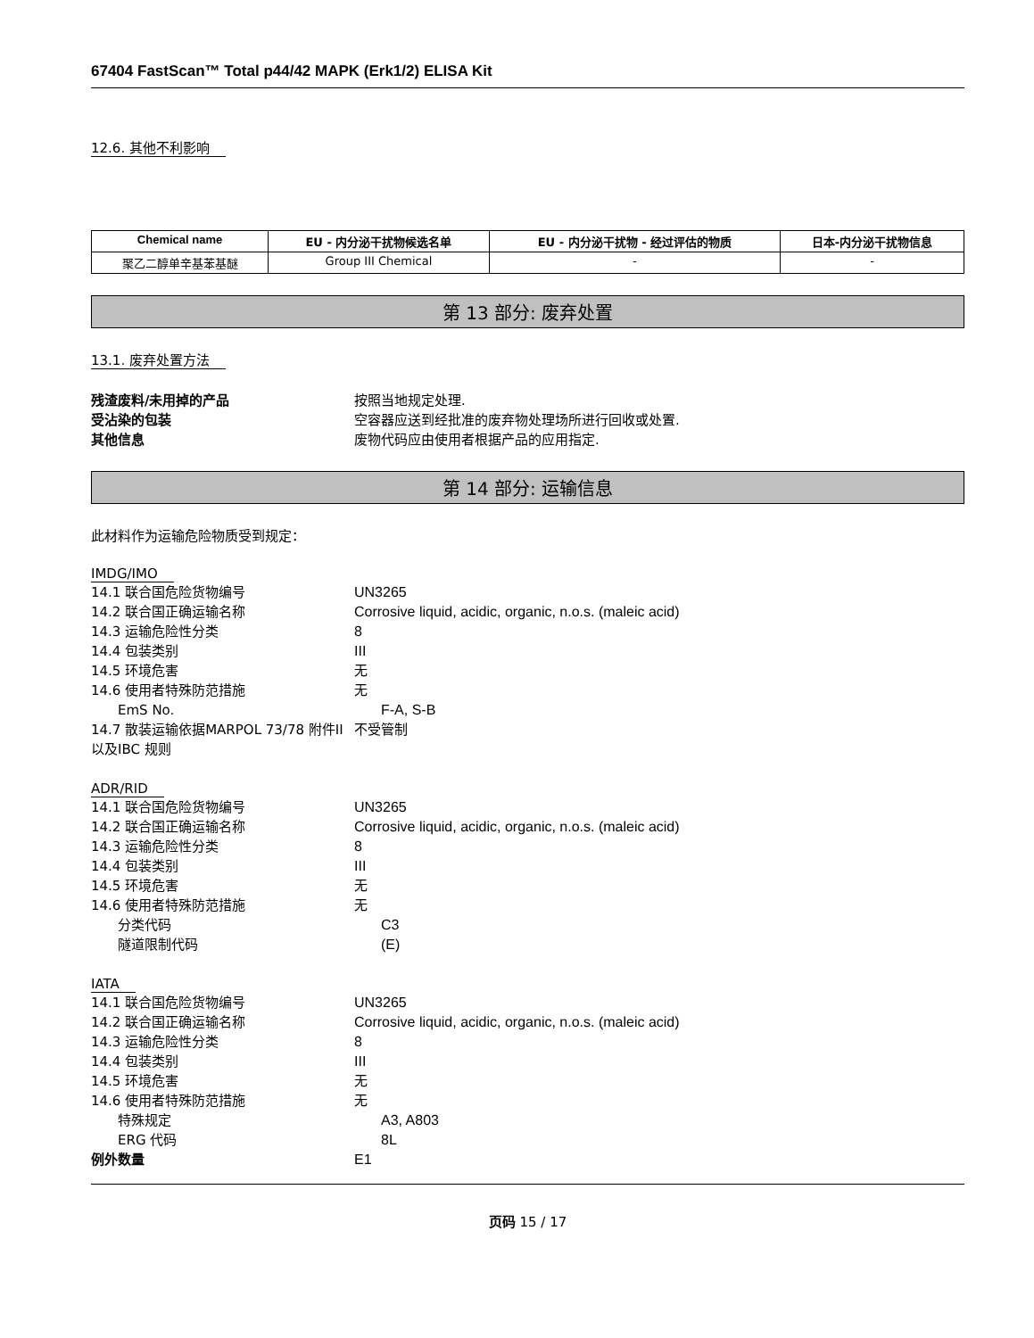67404 FastScan™ Total p44/42 MAPK (Erk1/2) ELISA Kit
12.6. 其他不利影响
| Chemical name | EU - 内分泌干扰物候选名单 | EU - 内分泌干扰物 - 经过评估的物质 | 日本-内分泌干扰物信息 |
| --- | --- | --- | --- |
| 聚乙二醇单辛基苯基醚 | Group III Chemical | - | - |
第 13 部分: 废弃处置
13.1. 废弃处置方法
残渣废料/未用掉的产品 按照当地规定处理.
受沾染的包装 空容器应送到经批准的废弃物处理场所进行回收或处置.
其他信息 废物代码应由使用者根据产品的应用指定.
第 14 部分: 运输信息
此材料作为运输危险物质受到规定：
IMDG/IMO
14.1 联合国危险货物编号 UN3265
14.2 联合国正确运输名称 Corrosive liquid, acidic, organic, n.o.s. (maleic acid)
14.3 运输危险性分类 8
14.4 包装类别 III
14.5 环境危害 无
14.6 使用者特殊防范措施 无
EmS No. F-A, S-B
14.7 散装运输依据MARPOL 73/78 附件II以及IBC 规则
不受管制
ADR/RID
14.1 联合国危险货物编号 UN3265
14.2 联合国正确运输名称 Corrosive liquid, acidic, organic, n.o.s. (maleic acid)
14.3 运输危险性分类 8
14.4 包装类别 III
14.5 环境危害 无
14.6 使用者特殊防范措施 无
分类代码 C3
隧道限制代码 (E)
IATA
14.1 联合国危险货物编号 UN3265
14.2 联合国正确运输名称 Corrosive liquid, acidic, organic, n.o.s. (maleic acid)
14.3 运输危险性分类 8
14.4 包装类别 III
14.5 环境危害 无
14.6 使用者特殊防范措施 无
特殊规定 A3, A803
ERG 代码 8L
例外数量 E1
页码 15 / 17